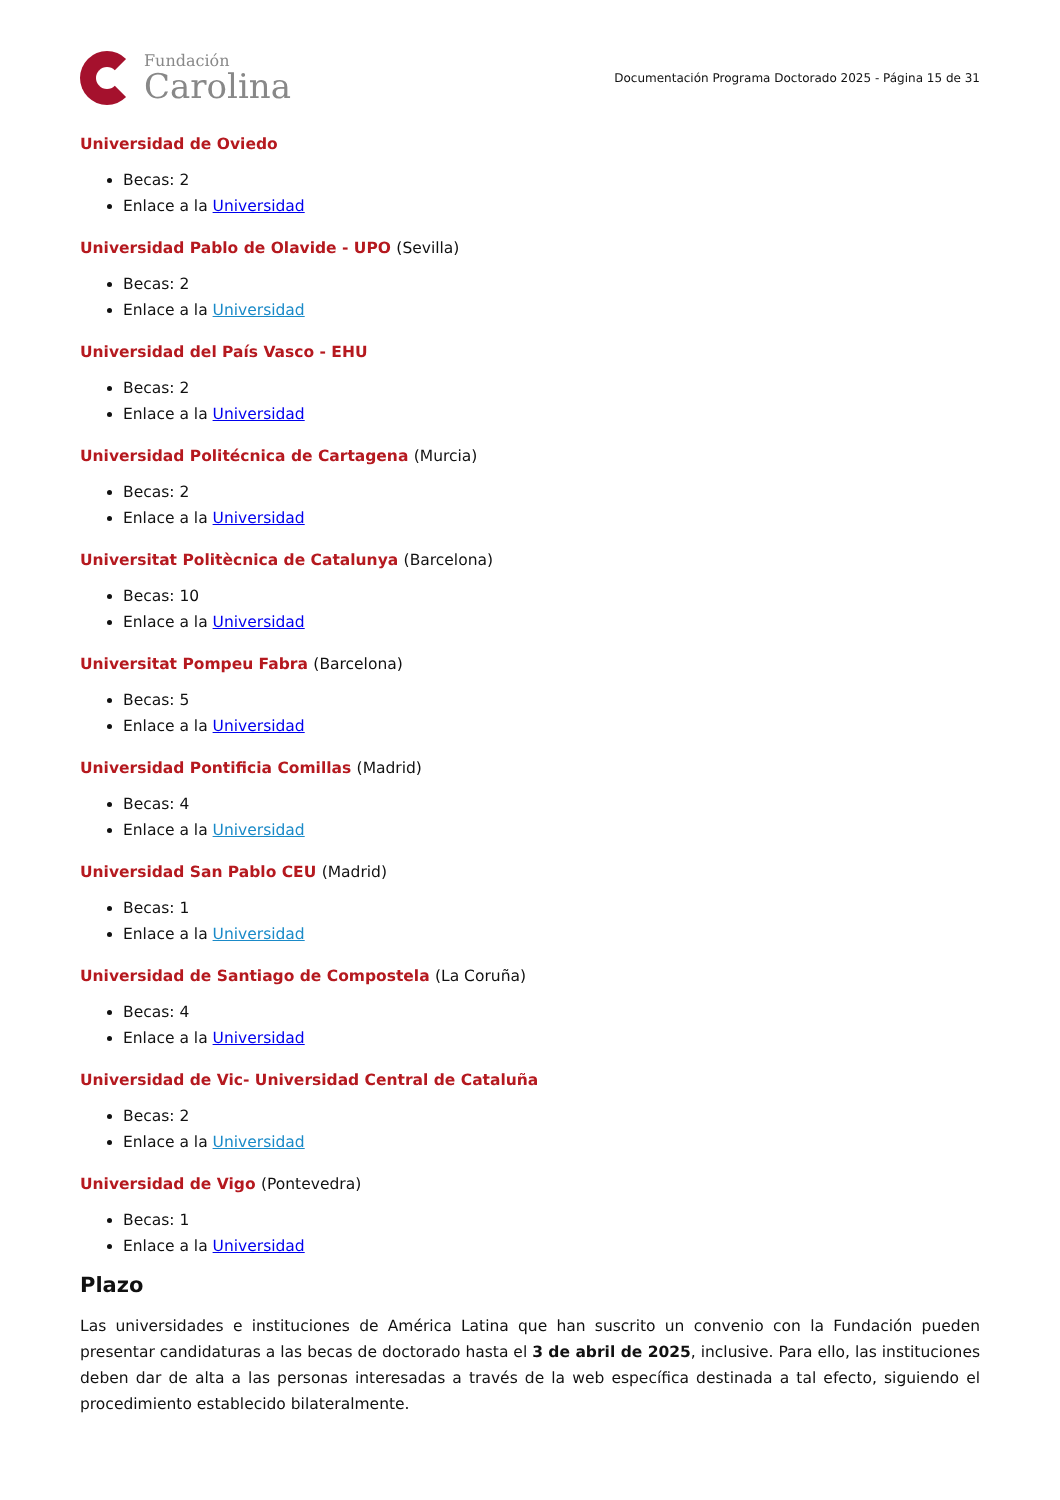Fundación
Carolina
Documentación Programa Doctorado 2025 - Página 15 de 31
Universidad de Oviedo
Becas: 2
Enlace a la Universidad
Universidad Pablo de Olavide - UPO (Sevilla)
Becas: 2
Enlace a la Universidad
Universidad del País Vasco - EHU
Becas: 2
Enlace a la Universidad
Universidad Politécnica de Cartagena (Murcia)
Becas: 2
Enlace a la Universidad
Universitat Politècnica de Catalunya (Barcelona)
Becas: 10
Enlace a la Universidad
Universitat Pompeu Fabra (Barcelona)
Becas: 5
Enlace a la Universidad
Universidad Pontificia Comillas (Madrid)
Becas: 4
Enlace a la Universidad
Universidad San Pablo CEU (Madrid)
Becas: 1
Enlace a la Universidad
Universidad de Santiago de Compostela (La Coruña)
Becas: 4
Enlace a la Universidad
Universidad de Vic- Universidad Central de Cataluña
Becas: 2
Enlace a la Universidad
Universidad de Vigo (Pontevedra)
Becas: 1
Enlace a la Universidad
Plazo
Las universidades e instituciones de América Latina que han suscrito un convenio con la Fundación pueden presentar candidaturas a las becas de doctorado hasta el 3 de abril de 2025, inclusive. Para ello, las instituciones deben dar de alta a las personas interesadas a través de la web específica destinada a tal efecto, siguiendo el procedimiento establecido bilateralmente.